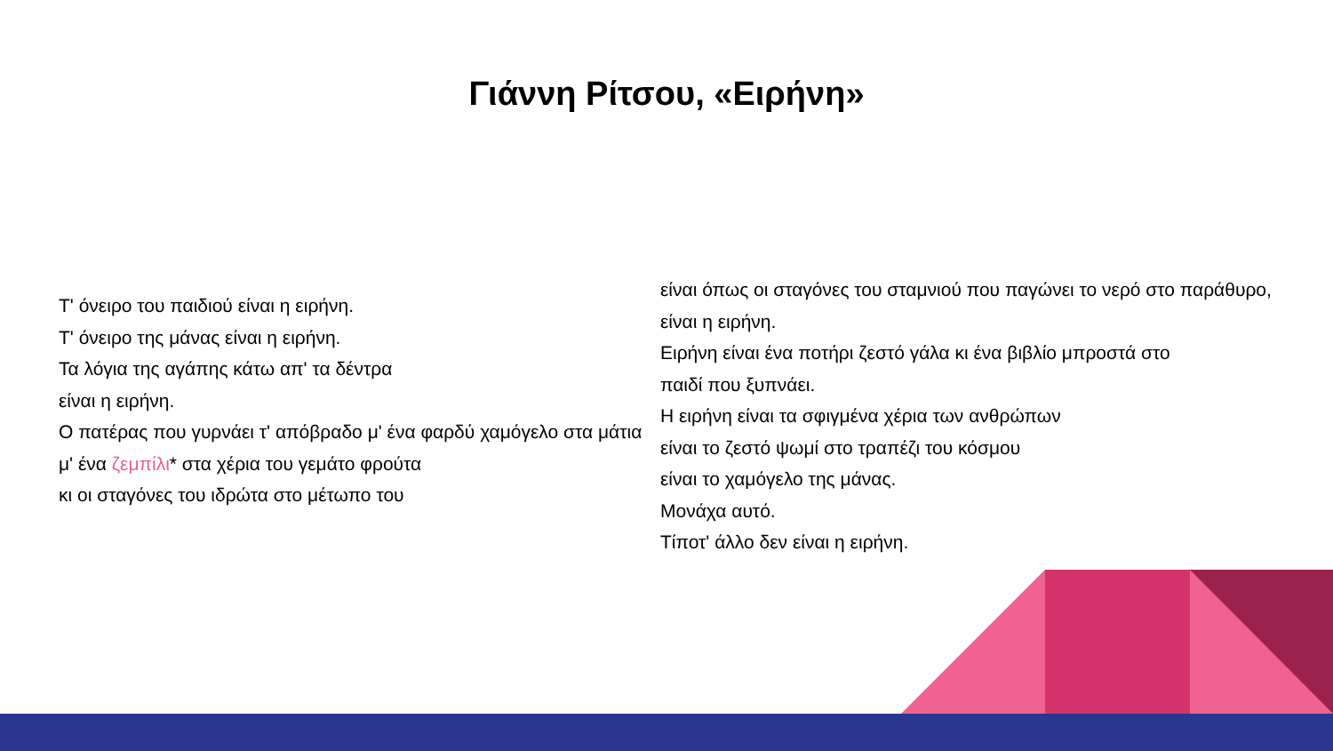Γιάννη Ρίτσου, «Ειρήνη»
Τ' όνειρο του παιδιού είναι η ειρήνη.
Τ' όνειρο της μάνας είναι η ειρήνη.
Τα λόγια της αγάπης κάτω απ' τα δέντρα
είναι η ειρήνη.
Ο πατέρας που γυρνάει τ' απόβραδο μ' ένα φαρδύ χαμόγελο στα μάτια
μ' ένα ζεμπίλι* στα χέρια του γεμάτο φρούτα
κι οι σταγόνες του ιδρώτα στο μέτωπο του
είναι όπως οι σταγόνες του σταμνιού που παγώνει το νερό στο παράθυρο,
είναι η ειρήνη.
Ειρήνη είναι ένα ποτήρι ζεστό γάλα κι ένα βιβλίο μπροστά στο
παιδί που ξυπνάει.
Η ειρήνη είναι τα σφιγμένα χέρια των ανθρώπων
είναι το ζεστό ψωμί στο τραπέζι του κόσμου
είναι το χαμόγελο της μάνας.
Μονάχα αυτό.
Τίποτ' άλλο δεν είναι η ειρήνη.